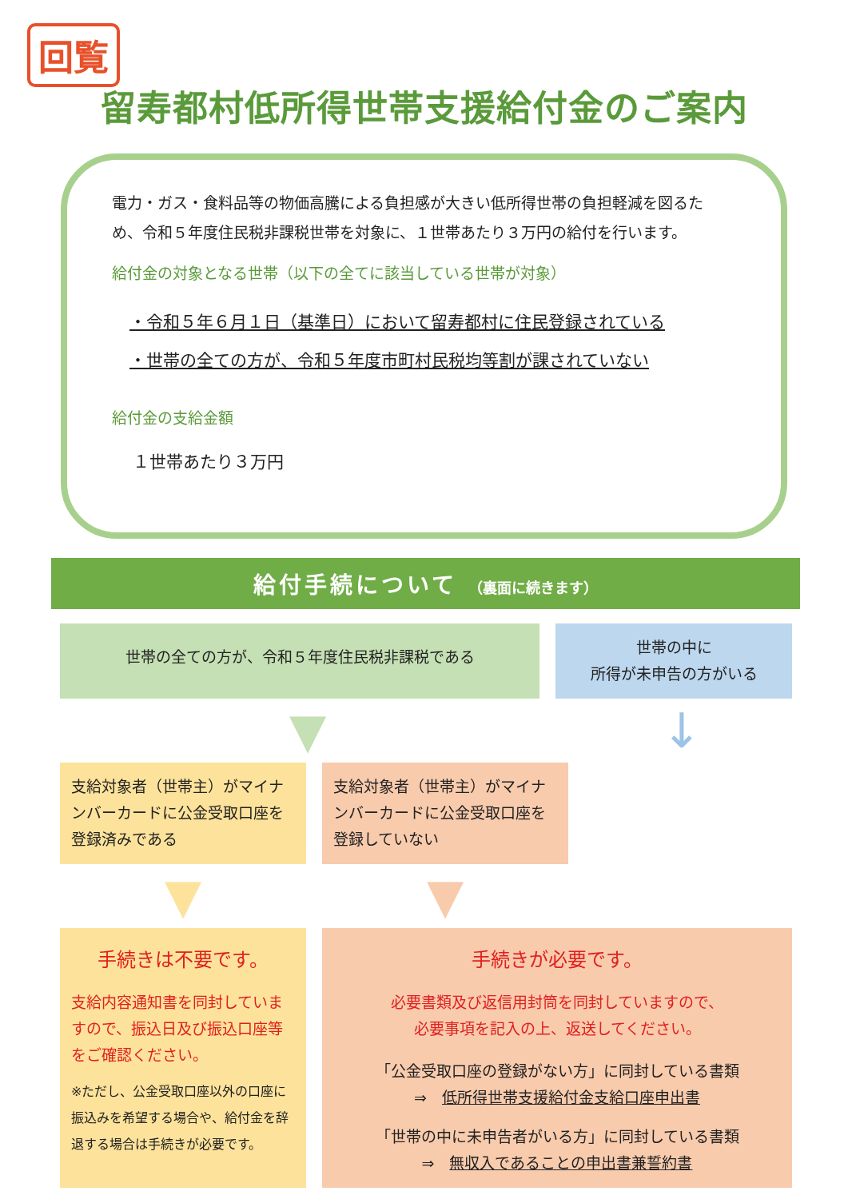回覧
留寿都村低所得世帯支援給付金のご案内
電力・ガス・食料品等の物価高騰による負担感が大きい低所得世帯の負担軽減を図るため、令和５年度住民税非課税世帯を対象に、１世帯あたり３万円の給付を行います。
給付金の対象となる世帯（以下の全てに該当している世帯が対象）
・令和５年６月１日（基準日）において留寿都村に住民登録されている
・世帯の全ての方が、令和５年度市町村民税均等割が課されていない
給付金の支給金額
１世帯あたり３万円
給付手続について （裏面に続きます）
世帯の全ての方が、令和５年度住民税非課税である
世帯の中に
所得が未申告の方がいる
▼ ↓
支給対象者（世帯主）がマイナンバーカードに公金受取口座を登録済みである
支給対象者（世帯主）がマイナンバーカードに公金受取口座を登録していない
▼ ▼
手続きは不要です。
支給内容通知書を同封していますので、振込日及び振込口座等をご確認ください。
※ただし、公金受取口座以外の口座に振込みを希望する場合や、給付金を辞退する場合は手続きが必要です。
手続きが必要です。
必要書類及び返信用封筒を同封していますので、
必要事項を記入の上、返送してください。
「公金受取口座の登録がない方」に同封している書類
⇒　低所得世帯支援給付金支給口座申出書
「世帯の中に未申告者がいる方」に同封している書類
⇒　無収入であることの申出書兼誓約書